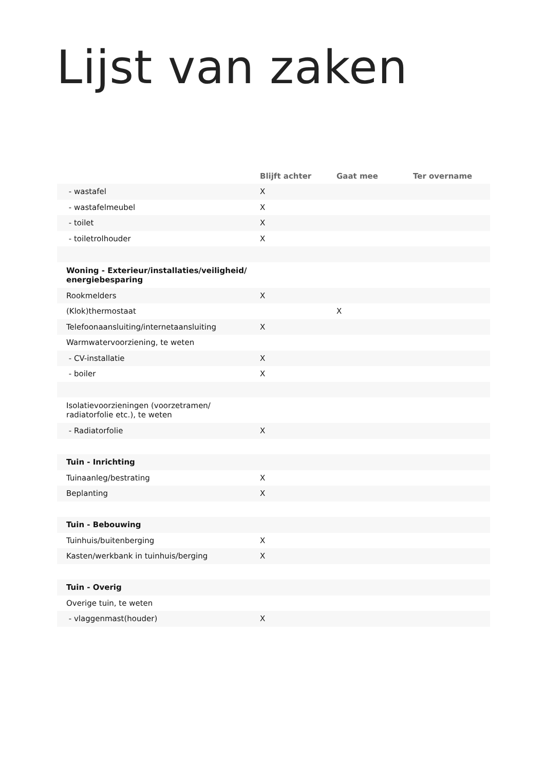Lijst van zaken
| | Blijft achter | Gaat mee | Ter overname |
| --- | --- | --- | --- |
| - wastafel | X | | |
| - wastafelmeubel | X | | |
| - toilet | X | | |
| - toiletrolhouder | X | | |
| Woning - Exterieur/installaties/veiligheid/ energiebesparing | | | |
| Rookmelders | X | | |
| (Klok)thermostaat | | X | |
| Telefoonaansluiting/internetaansluiting | X | | |
| Warmwatervoorziening, te weten | | | |
| - CV-installatie | X | | |
| - boiler | X | | |
| Isolatievoorzieningen (voorzetramen/ radiatorfolie etc.), te weten | | | |
| - Radiatorfolie | X | | |
| Tuin - Inrichting | | | |
| Tuinaanleg/bestrating | X | | |
| Beplanting | X | | |
| Tuin - Bebouwing | | | |
| Tuinhuis/buitenberging | X | | |
| Kasten/werkbank in tuinhuis/berging | X | | |
| Tuin - Overig | | | |
| Overige tuin, te weten | | | |
| - vlaggenmast(houder) | X | | |